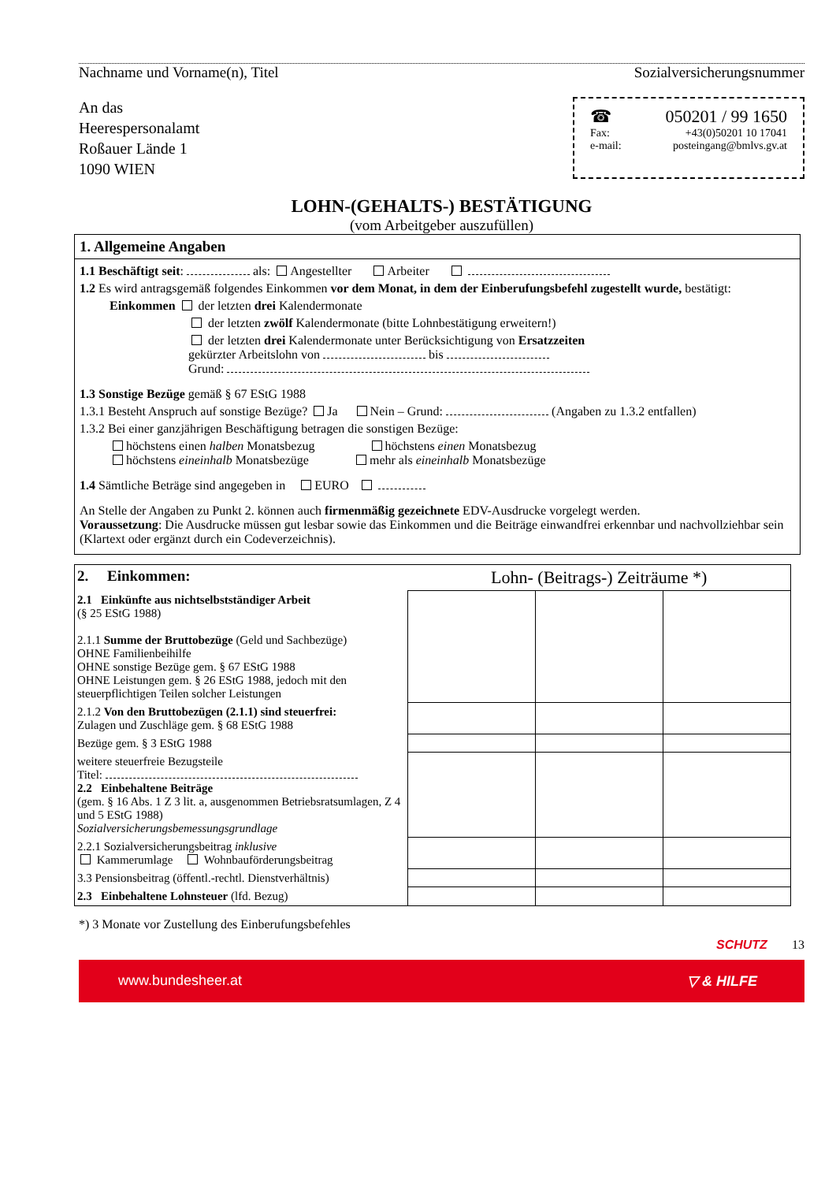Nachname und Vorname(n), Titel Sozialversicherungsnummer
An das
Heerespersonalamt
Roßauer Lände 1
1090 WIEN
☎ 050201 / 99 1650
Fax: +43(0)50201 10 17041
e-mail: posteingang@bmlvs.gv.at
LOHN-(GEHALTS-) BESTÄTIGUNG
(vom Arbeitgeber auszufüllen)
1. Allgemeine Angaben
1.1 Beschäftigt seit: als: Angestellter Arbeiter
1.2 Es wird antragsgemäß folgendes Einkommen vor dem Monat, in dem der Einberufungsbefehl zugestellt wurde, bestätigt:
Einkommen der letzten drei Kalendermonate
der letzten zwölf Kalendermonate (bitte Lohnbestätigung erweitern!)
der letzten drei Kalendermonate unter Berücksichtigung von Ersatzzeiten
gekürzter Arbeitslohn von bis
Grund:
1.3 Sonstige Bezüge gemäß § 67 EStG 1988
1.3.1 Besteht Anspruch auf sonstige Bezüge? Ja Nein – Grund: (Angaben zu 1.3.2 entfallen)
1.3.2 Bei einer ganzjährigen Beschäftigung betragen die sonstigen Bezüge:
höchstens einen halben Monatsbezug höchstens einen Monatsbezug
höchstens eineinhalb Monatsbezüge mehr als eineinhalb Monatsbezüge
1.4 Sämtliche Beträge sind angegeben in EURO
An Stelle der Angaben zu Punkt 2. können auch firmenmäßig gezeichnete EDV-Ausdrucke vorgelegt werden.
Voraussetzung: Die Ausdrucke müssen gut lesbar sowie das Einkommen und die Beiträge einwandfrei erkennbar und nachvollziehbar sein (Klartext oder ergänzt durch ein Codeverzeichnis).
| 2. Einkommen: | Lohn- (Beitrags-) Zeiträume *) | | |
| 2.1 Einkünfte aus nichtselbstständiger Arbeit (§ 25 EStG 1988) 2.1.1 Summe der Bruttobezüge (Geld und Sachbezüge) OHNE Familienbeihilfe OHNE sonstige Bezüge gem. § 67 EStG 1988 OHNE Leistungen gem. § 26 EStG 1988, jedoch mit den steuerpflichtigen Teilen solcher Leistungen | | | |
| 2.1.2 Von den Bruttobezügen (2.1.1) sind steuerfrei: Zulagen und Zuschläge gem. § 68 EStG 1988 | | | |
| Bezüge gem. § 3 EStG 1988 | | | |
| weitere steuerfreie Bezugsteile Titel: 2.2 Einbehaltene Beiträge (gem. § 16 Abs. 1 Z 3 lit. a, ausgenommen Betriebsratsumlagen, Z 4 und 5 EStG 1988) Sozialversicherungsbemessungsgrundlage | | | |
| 2.2.1 Sozialversicherungsbeitrag inklusive Kammerumlage Wohnbauförderungsbeitrag | | | |
| 3.3 Pensionsbeitrag (öffentl.-rechtl. Dienstverhältnis) | | | |
| 2.3 Einbehaltene Lohnsteuer (lfd. Bezug) | | | |
*) 3 Monate vor Zustellung des Einberufungsbefehles
SCHUTZ 13
www.bundesheer.at ▽ & HILFE